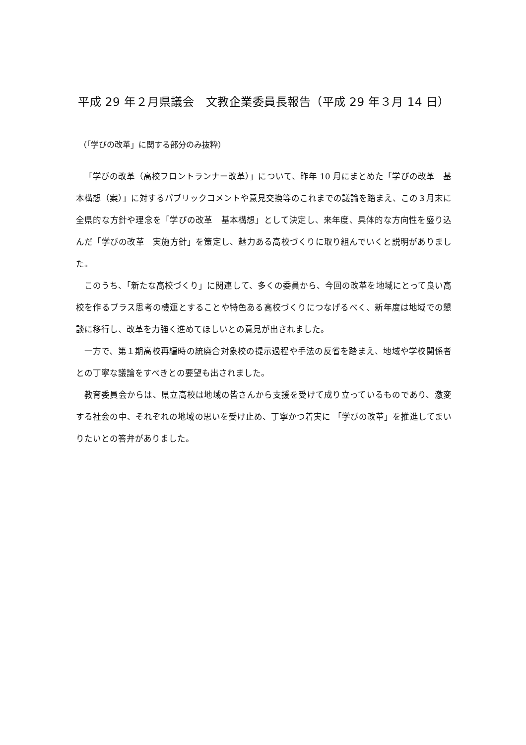平成 29 年２月県議会　文教企業委員長報告（平成 29 年３月 14 日）
（「学びの改革」に関する部分のみ抜粋）
「学びの改革（高校フロントランナー改革）」について、昨年 10 月にまとめた「学びの改革　基本構想（案）」に対するパブリックコメントや意見交換等のこれまでの議論を踏まえ、この３月末に全県的な方針や理念を「学びの改革　基本構想」として決定し、来年度、具体的な方向性を盛り込んだ「学びの改革　実施方針」を策定し、魅力ある高校づくりに取り組んでいくと説明がありました。
このうち、「新たな高校づくり」に関連して、多くの委員から、今回の改革を地域にとって良い高校を作るプラス思考の機運とすることや特色ある高校づくりにつなげるべく、新年度は地域での懇談に移行し、改革を力強く進めてほしいとの意見が出されました。
一方で、第１期高校再編時の統廃合対象校の提示過程や手法の反省を踏まえ、地域や学校関係者との丁寧な議論をすべきとの要望も出されました。
教育委員会からは、県立高校は地域の皆さんから支援を受けて成り立っているものであり、激変する社会の中、それぞれの地域の思いを受け止め、丁寧かつ着実に 「学びの改革」を推進してまいりたいとの答弁がありました。